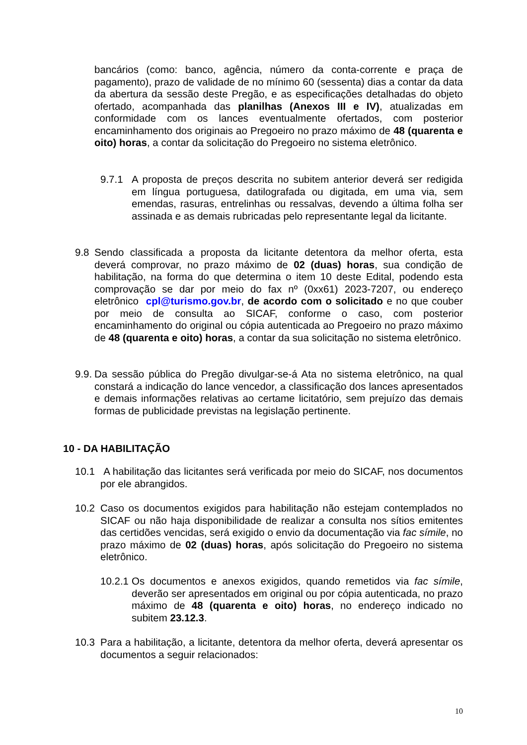bancários (como: banco, agência, número da conta-corrente e praça de pagamento), prazo de validade de no mínimo 60 (sessenta) dias a contar da data da abertura da sessão deste Pregão, e as especificações detalhadas do objeto ofertado, acompanhada das planilhas (Anexos III e IV), atualizadas em conformidade com os lances eventualmente ofertados, com posterior encaminhamento dos originais ao Pregoeiro no prazo máximo de 48 (quarenta e oito) horas, a contar da solicitação do Pregoeiro no sistema eletrônico.
9.7.1 A proposta de preços descrita no subitem anterior deverá ser redigida em língua portuguesa, datilografada ou digitada, em uma via, sem emendas, rasuras, entrelinhas ou ressalvas, devendo a última folha ser assinada e as demais rubricadas pelo representante legal da licitante.
9.8 Sendo classificada a proposta da licitante detentora da melhor oferta, esta deverá comprovar, no prazo máximo de 02 (duas) horas, sua condição de habilitação, na forma do que determina o item 10 deste Edital, podendo esta comprovação se dar por meio do fax nº (0xx61) 2023-7207, ou endereço eletrônico cpl@turismo.gov.br, de acordo com o solicitado e no que couber por meio de consulta ao SICAF, conforme o caso, com posterior encaminhamento do original ou cópia autenticada ao Pregoeiro no prazo máximo de 48 (quarenta e oito) horas, a contar da sua solicitação no sistema eletrônico.
9.9. Da sessão pública do Pregão divulgar-se-á Ata no sistema eletrônico, na qual constará a indicação do lance vencedor, a classificação dos lances apresentados e demais informações relativas ao certame licitatório, sem prejuízo das demais formas de publicidade previstas na legislação pertinente.
10 - DA HABILITAÇÃO
10.1 A habilitação das licitantes será verificada por meio do SICAF, nos documentos por ele abrangidos.
10.2 Caso os documentos exigidos para habilitação não estejam contemplados no SICAF ou não haja disponibilidade de realizar a consulta nos sítios emitentes das certidões vencidas, será exigido o envio da documentação via fac símile, no prazo máximo de 02 (duas) horas, após solicitação do Pregoeiro no sistema eletrônico.
10.2.1 Os documentos e anexos exigidos, quando remetidos via fac símile, deverão ser apresentados em original ou por cópia autenticada, no prazo máximo de 48 (quarenta e oito) horas, no endereço indicado no subitem 23.12.3.
10.3 Para a habilitação, a licitante, detentora da melhor oferta, deverá apresentar os documentos a seguir relacionados:
10